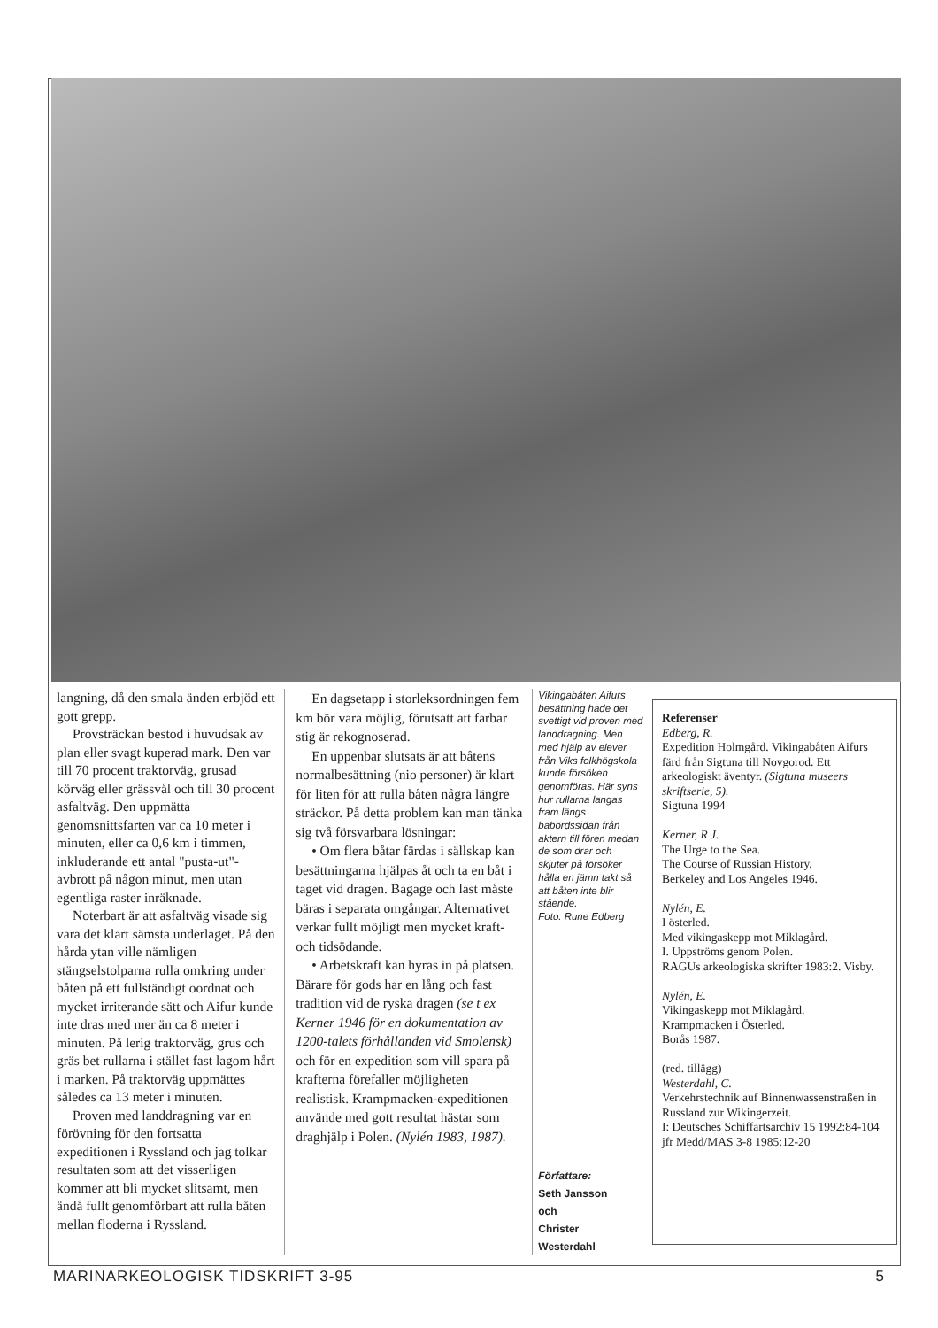langning, då den smala änden erbjöd ett gott grepp.
Provsträckan bestod i huvudsak av plan eller svagt kuperad mark. Den var till 70 procent traktorväg, grusad körväg eller grässvål och till 30 procent asfaltväg. Den uppmätta genomsnittsfarten var ca 10 meter i minuten, eller ca 0,6 km i timmen, inkluderande ett antal "pusta-ut"-avbrott på någon minut, men utan egentliga raster inräknade.
Noterbart är att asfaltväg visade sig vara det klart sämsta underlaget. På den hårda ytan ville nämligen stängselstolparna rulla omkring under båten på ett fullständigt oordnat och mycket irriterande sätt och Aifur kunde inte dras med mer än ca 8 meter i minuten. På lerig traktorväg, grus och gräs bet rullarna i stället fast lagom hårt i marken. På traktorväg uppmättes således ca 13 meter i minuten.
Proven med landdragning var en förövning för den fortsatta expeditionen i Ryssland och jag tolkar resultaten som att det visserligen kommer att bli mycket slitsamt, men ändå fullt genomförbart att rulla båten mellan floderna i Ryssland.
En dagsetapp i storleksordningen fem km bör vara möjlig, förutsatt att farbar stig är rekognoserad.
En uppenbar slutsats är att båtens normalbesättning (nio personer) är klart för liten för att rulla båten några längre sträckor. På detta problem kan man tänka sig två försvarbara lösningar:
• Om flera båtar färdas i sällskap kan besättningarna hjälpas åt och ta en båt i taget vid dragen. Bagage och last måste bäras i separata omgångar. Alternativet verkar fullt möjligt men mycket kraft- och tidsödande.
• Arbetskraft kan hyras in på platsen. Bärare för gods har en lång och fast tradition vid de ryska dragen (se t ex Kerner 1946 för en dokumentation av 1200-talets förhållanden vid Smolensk) och för en expedition som vill spara på krafterna förefaller möjligheten realistisk. Krampmacken-expeditionen använde med gott resultat hästar som draghjälp i Polen. (Nylén 1983, 1987).
Vikingabåten Aifurs besättning hade det svettigt vid proven med landdragning. Men med hjälp av elever från Viks folkhögskola kunde försöken genomföras. Här syns hur rullarna langas fram längs babordssidan från aktern till fören medan de som drar och skjuter på försöker hålla en jämn takt så att båten inte blir stående.
Foto: Rune Edberg
Författare:
Seth Jansson
och
Christer
Westerdahl
Referenser
Edberg, R.
Expedition Holmgård. Vikingabåten Aifurs färd från Sigtuna till Novgorod. Ett arkeologiskt äventyr. (Sigtuna museers skriftserie, 5).
Sigtuna 1994
Kerner, R J.
The Urge to the Sea.
The Course of Russian History.
Berkeley and Los Angeles 1946.
Nylén, E.
I österled.
Med vikingaskepp mot Miklagård.
I. Uppströms genom Polen.
RAGUs arkeologiska skrifter 1983:2. Visby.
Nylén, E.
Vikingaskepp mot Miklagård.
Krampmacken i Österled.
Borås 1987.
(red. tillägg)
Westerdahl, C.
Verkehrstechnik auf Binnenwassenstraßen in Russland zur Wikingerzeit.
I: Deutsches Schiffartsarchiv 15 1992:84-104
jfr Medd/MAS 3-8 1985:12-20
MARINARKEOLOGISK TIDSKRIFT 3-95 5